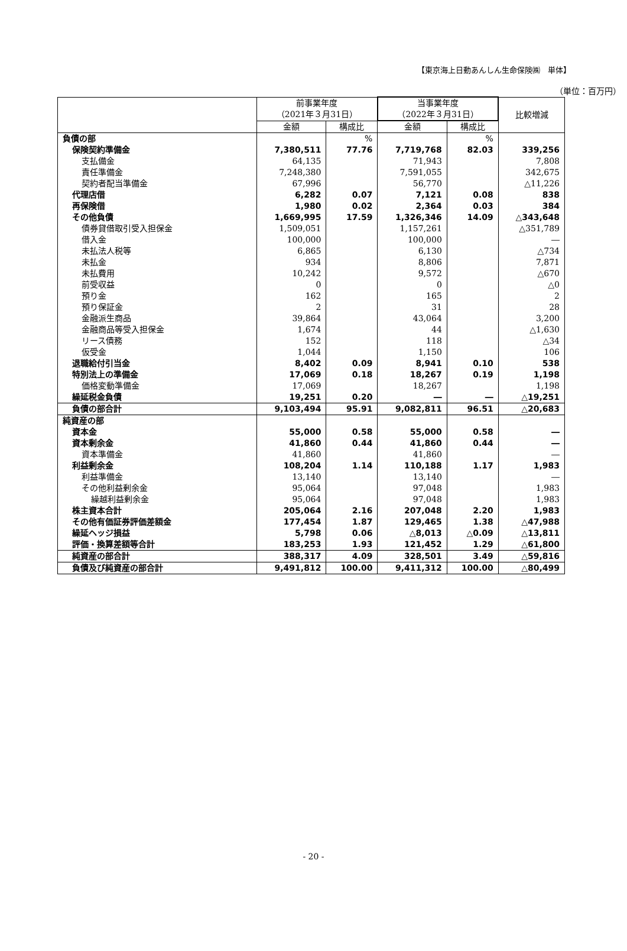【東京海上日動あんしん生命保険㈱　単体】
（単位：百万円）
| | 前事業年度 （2021年３月31日） | | 当事業年度 （2022年３月31日） | | 比較増減 |
| --- | --- | --- | --- | --- | --- |
| | 金額 | 構成比 | 金額 | 構成比 | |
| 負債の部 | | % | | % | |
| 保険契約準備金 | 7,380,511 | 77.76 | 7,719,768 | 82.03 | 339,256 |
| 支払備金 | 64,135 | | 71,943 | | 7,808 |
| 責任準備金 | 7,248,380 | | 7,591,055 | | 342,675 |
| 契約者配当準備金 | 67,996 | | 56,770 | | △11,226 |
| 代理店借 | 6,282 | 0.07 | 7,121 | 0.08 | 838 |
| 再保険借 | 1,980 | 0.02 | 2,364 | 0.03 | 384 |
| その他負債 | 1,669,995 | 17.59 | 1,326,346 | 14.09 | △343,648 |
| 債券貸借取引受入担保金 | 1,509,051 | | 1,157,261 | | △351,789 |
| 借入金 | 100,000 | | 100,000 | | ― |
| 未払法人税等 | 6,865 | | 6,130 | | △734 |
| 未払金 | 934 | | 8,806 | | 7,871 |
| 未払費用 | 10,242 | | 9,572 | | △670 |
| 前受収益 | 0 | | 0 | | △0 |
| 預り金 | 162 | | 165 | | 2 |
| 預り保証金 | 2 | | 31 | | 28 |
| 金融派生商品 | 39,864 | | 43,064 | | 3,200 |
| 金融商品等受入担保金 | 1,674 | | 44 | | △1,630 |
| リース債務 | 152 | | 118 | | △34 |
| 仮受金 | 1,044 | | 1,150 | | 106 |
| 退職給付引当金 | 8,402 | 0.09 | 8,941 | 0.10 | 538 |
| 特別法上の準備金 | 17,069 | 0.18 | 18,267 | 0.19 | 1,198 |
| 価格変動準備金 | 17,069 | | 18,267 | | 1,198 |
| 繰延税金負債 | 19,251 | 0.20 | ― | ― | △19,251 |
| 負債の部合計 | 9,103,494 | 95.91 | 9,082,811 | 96.51 | △20,683 |
| 純資産の部 | | | | | |
| 資本金 | 55,000 | 0.58 | 55,000 | 0.58 | ― |
| 資本剰余金 | 41,860 | 0.44 | 41,860 | 0.44 | ― |
| 資本準備金 | 41,860 | | 41,860 | | ― |
| 利益剰余金 | 108,204 | 1.14 | 110,188 | 1.17 | 1,983 |
| 利益準備金 | 13,140 | | 13,140 | | ― |
| その他利益剰余金 | 95,064 | | 97,048 | | 1,983 |
| 繰越利益剰余金 | 95,064 | | 97,048 | | 1,983 |
| 株主資本合計 | 205,064 | 2.16 | 207,048 | 2.20 | 1,983 |
| その他有価証券評価差額金 | 177,454 | 1.87 | 129,465 | 1.38 | △47,988 |
| 繰延ヘッジ損益 | 5,798 | 0.06 | △8,013 | △0.09 | △13,811 |
| 評価・換算差額等合計 | 183,253 | 1.93 | 121,452 | 1.29 | △61,800 |
| 純資産の部合計 | 388,317 | 4.09 | 328,501 | 3.49 | △59,816 |
| 負債及び純資産の部合計 | 9,491,812 | 100.00 | 9,411,312 | 100.00 | △80,499 |
- 20 -